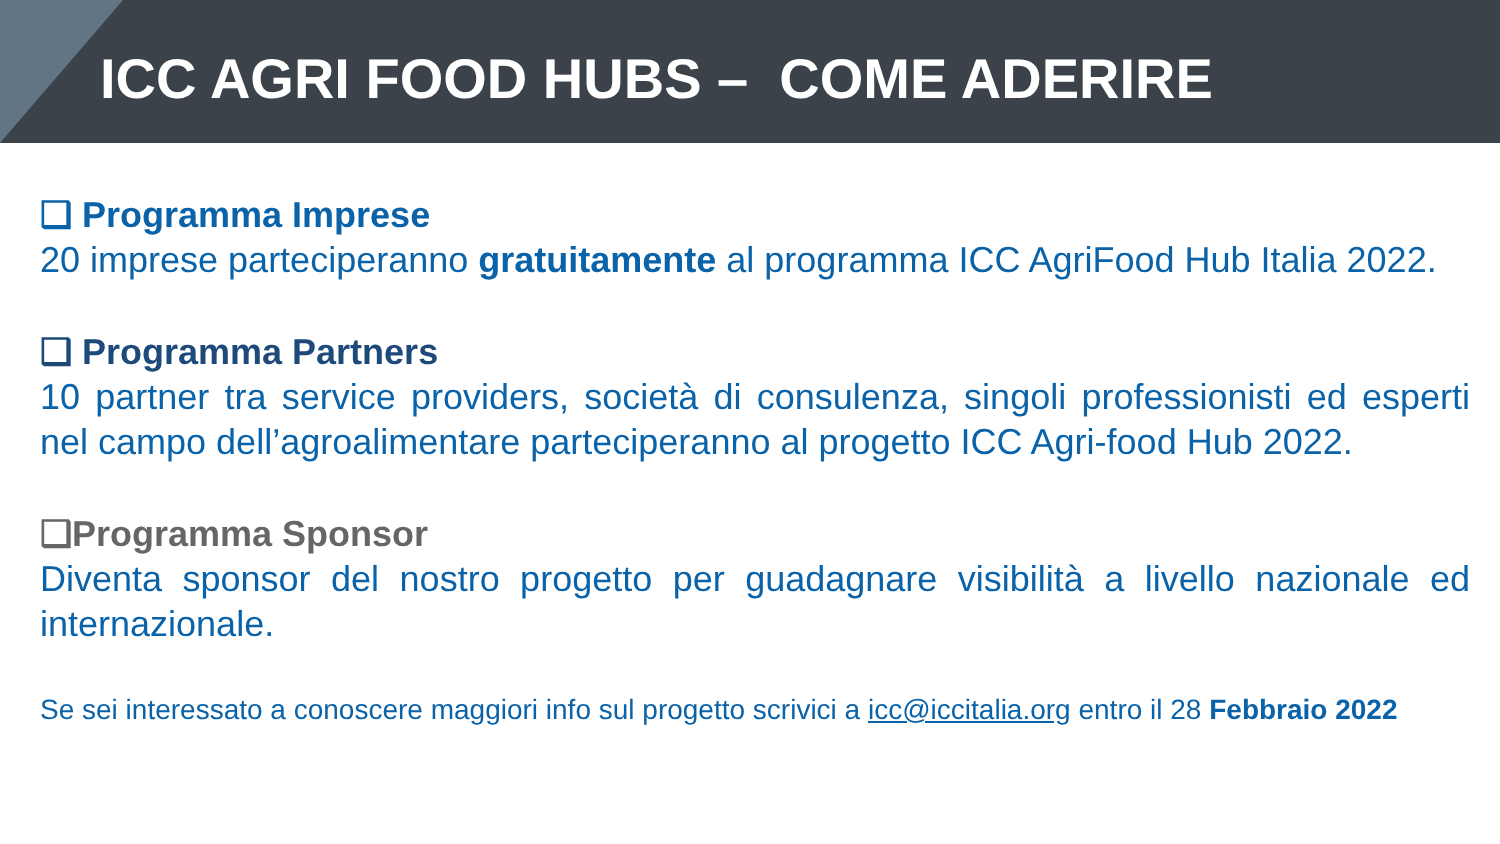ICC AGRI FOOD HUBS – COME ADERIRE
❑ Programma Imprese
20 imprese parteciperanno gratuitamente al programma ICC AgriFood Hub Italia 2022.
❑ Programma Partners
10 partner tra service providers, società di consulenza, singoli professionisti ed esperti nel campo dell’agroalimentare parteciperanno al progetto ICC Agri-food Hub 2022.
❑Programma Sponsor
Diventa sponsor del nostro progetto per guadagnare visibilità a livello nazionale ed internazionale.
Se sei interessato a conoscere maggiori info sul progetto scrivici a icc@iccitalia.org entro il 28 Febbraio 2022